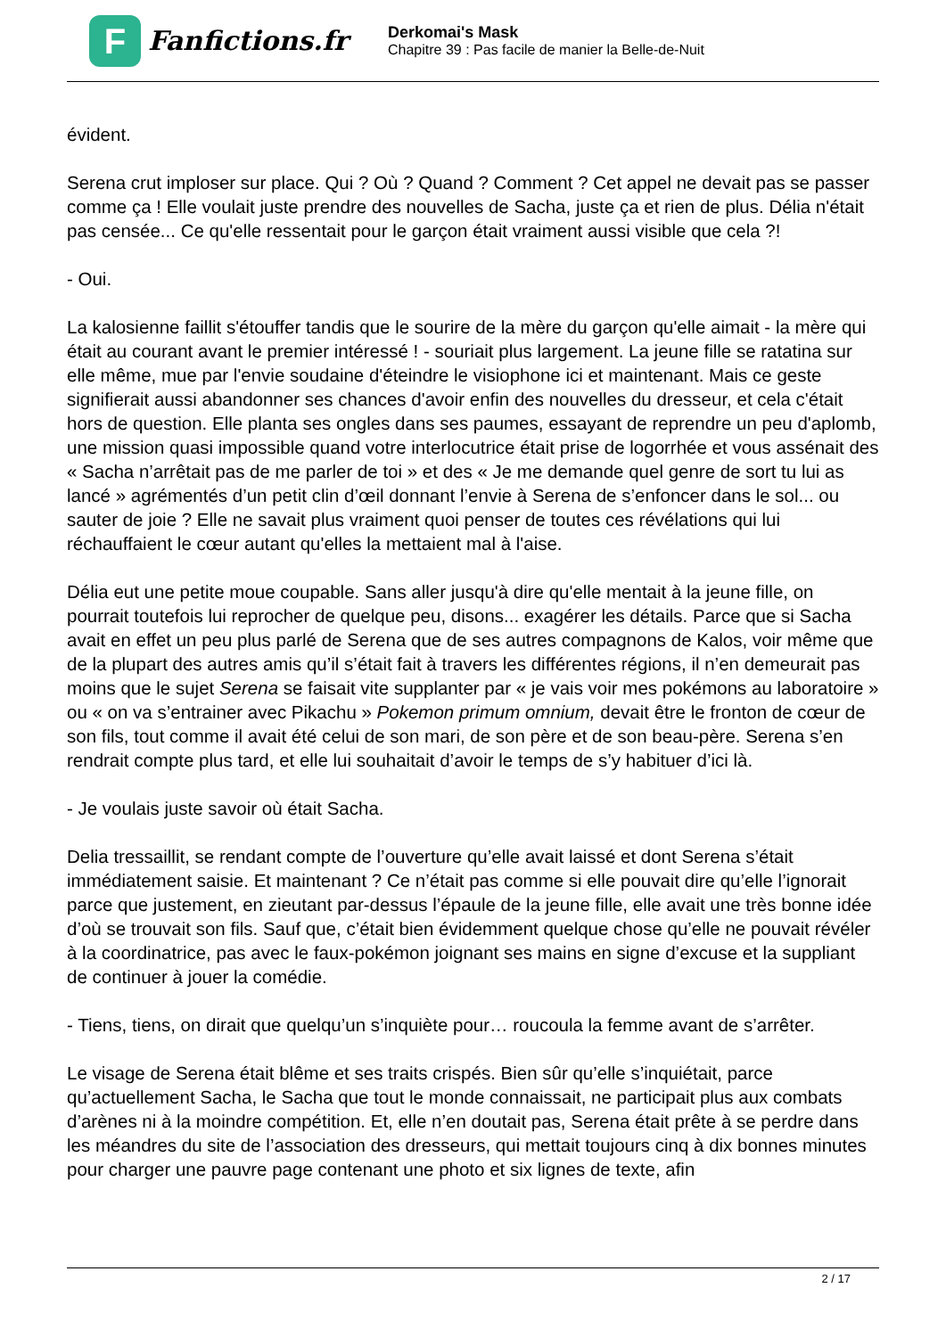F
Fanfictions.fr
Derkomai's Mask
Chapitre 39 : Pas facile de manier la Belle-de-Nuit
évident.
Serena crut imploser sur place. Qui ? Où ? Quand ? Comment ? Cet appel ne devait pas se passer comme ça ! Elle voulait juste prendre des nouvelles de Sacha, juste ça et rien de plus. Délia n'était pas censée... Ce qu'elle ressentait pour le garçon était vraiment aussi visible que cela ?!
- Oui.
La kalosienne faillit s'étouffer tandis que le sourire de la mère du garçon qu'elle aimait - la mère qui était au courant avant le premier intéressé ! - souriait plus largement. La jeune fille se ratatina sur elle même, mue par l'envie soudaine d'éteindre le visiophone ici et maintenant. Mais ce geste signifierait aussi abandonner ses chances d'avoir enfin des nouvelles du dresseur, et cela c'était hors de question. Elle planta ses ongles dans ses paumes, essayant de reprendre un peu d'aplomb, une mission quasi impossible quand votre interlocutrice était prise de logorrhée et vous assénait des « Sacha n’arrêtait pas de me parler de toi » et des « Je me demande quel genre de sort tu lui as lancé » agrémentés d’un petit clin d’œil donnant l’envie à Serena de s’enfoncer dans le sol... ou sauter de joie ? Elle ne savait plus vraiment quoi penser de toutes ces révélations qui lui réchauffaient le cœur autant qu'elles la mettaient mal à l'aise.
Délia eut une petite moue coupable. Sans aller jusqu'à dire qu'elle mentait à la jeune fille, on pourrait toutefois lui reprocher de quelque peu, disons... exagérer les détails. Parce que si Sacha avait en effet un peu plus parlé de Serena que de ses autres compagnons de Kalos, voir même que de la plupart des autres amis qu’il s’était fait à travers les différentes régions, il n’en demeurait pas moins que le sujet Serena se faisait vite supplanter par « je vais voir mes pokémons au laboratoire » ou « on va s’entrainer avec Pikachu » Pokemon primum omnium, devait être le fronton de cœur de son fils, tout comme il avait été celui de son mari, de son père et de son beau-père. Serena s’en rendrait compte plus tard, et elle lui souhaitait d’avoir le temps de s’y habituer d’ici là.
- Je voulais juste savoir où était Sacha.
Delia tressaillit, se rendant compte de l’ouverture qu’elle avait laissé et dont Serena s’était immédiatement saisie. Et maintenant ? Ce n’était pas comme si elle pouvait dire qu’elle l’ignorait parce que justement, en zieutant par-dessus l’épaule de la jeune fille, elle avait une très bonne idée d’où se trouvait son fils. Sauf que, c’était bien évidemment quelque chose qu’elle ne pouvait révéler à la coordinatrice, pas avec le faux-pokémon joignant ses mains en signe d’excuse et la suppliant de continuer à jouer la comédie.
- Tiens, tiens, on dirait que quelqu’un s’inquiète pour… roucoula la femme avant de s’arrêter.
Le visage de Serena était blême et ses traits crispés. Bien sûr qu’elle s’inquiétait, parce qu’actuellement Sacha, le Sacha que tout le monde connaissait, ne participait plus aux combats d’arènes ni à la moindre compétition. Et, elle n’en doutait pas, Serena était prête à se perdre dans les méandres du site de l’association des dresseurs, qui mettait toujours cinq à dix bonnes minutes pour charger une pauvre page contenant une photo et six lignes de texte, afin
2 / 17